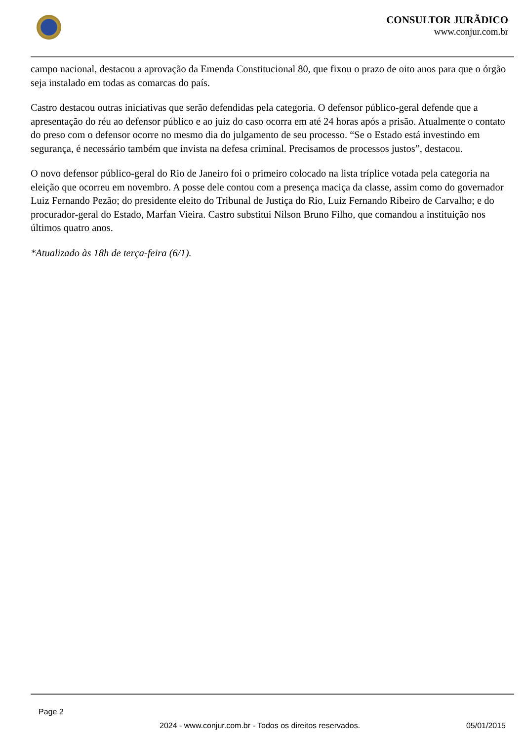CONSULTOR JURÃDICO
www.conjur.com.br
campo nacional, destacou a aprovação da Emenda Constitucional 80, que fixou o prazo de oito anos para que o órgão seja instalado em todas as comarcas do país.
Castro destacou outras iniciativas que serão defendidas pela categoria. O defensor público-geral defende que a apresentação do réu ao defensor público e ao juiz do caso ocorra em até 24 horas após a prisão. Atualmente o contato do preso com o defensor ocorre no mesmo dia do julgamento de seu processo. “Se o Estado está investindo em segurança, é necessário também que invista na defesa criminal. Precisamos de processos justos”, destacou.
O novo defensor público-geral do Rio de Janeiro foi o primeiro colocado na lista tríplice votada pela categoria na eleição que ocorreu em novembro. A posse dele contou com a presença maciça da classe, assim como do governador Luiz Fernando Pezão; do presidente eleito do Tribunal de Justiça do Rio, Luiz Fernando Ribeiro de Carvalho; e do procurador-geral do Estado, Marfan Vieira. Castro substitui Nilson Bruno Filho, que comandou a instituição nos últimos quatro anos.
*Atualizado às 18h de terça-feira (6/1).
Page 2
2024 - www.conjur.com.br - Todos os direitos reservados. 05/01/2015